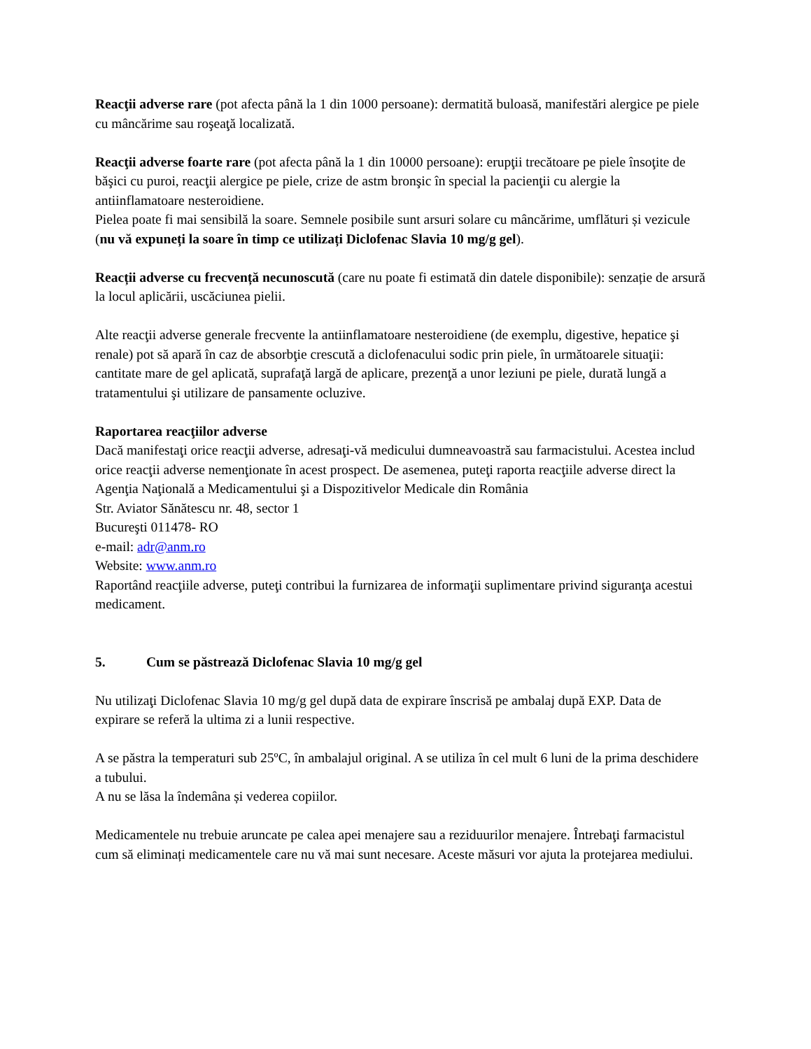Reacţii adverse rare (pot afecta până la 1 din 1000 persoane): dermatită buloasă, manifestări alergice pe piele cu mâncărime sau roşeaţă localizată.
Reacţii adverse foarte rare (pot afecta până la 1 din 10000 persoane): erupţii trecătoare pe piele însoţite de băşici cu puroi, reacţii alergice pe piele, crize de astm bronşic în special la pacienţii cu alergie la antiinflamatoare nesteroidiene.
Pielea poate fi mai sensibilă la soare. Semnele posibile sunt arsuri solare cu mâncărime, umflături și vezicule (nu vă expuneți la soare în timp ce utilizați Diclofenac Slavia 10 mg/g gel).
Reacții adverse cu frecvență necunoscută (care nu poate fi estimată din datele disponibile): senzație de arsură la locul aplicării, uscăciunea pielii.
Alte reacţii adverse generale frecvente la antiinflamatoare nesteroidiene (de exemplu, digestive, hepatice şi renale) pot să apară în caz de absorbţie crescută a diclofenacului sodic prin piele, în următoarele situaţii: cantitate mare de gel aplicată, suprafaţă largă de aplicare, prezenţă a unor leziuni pe piele, durată lungă a tratamentului şi utilizare de pansamente ocluzive.
Raportarea reacţiilor adverse
Dacă manifestaţi orice reacţii adverse, adresaţi-vă medicului dumneavoastră sau farmacistului. Acestea includ orice reacţii adverse nemenţionate în acest prospect. De asemenea, puteţi raporta reacţiile adverse direct la
Agenţia Naţională a Medicamentului şi a Dispozitivelor Medicale din România
Str. Aviator Sănătescu nr. 48, sector 1
Bucureşti 011478- RO
e-mail: adr@anm.ro
Website: www.anm.ro
Raportând reacţiile adverse, puteţi contribui la furnizarea de informaţii suplimentare privind siguranţa acestui medicament.
5. Cum se păstrează Diclofenac Slavia 10 mg/g gel
Nu utilizaţi Diclofenac Slavia 10 mg/g gel după data de expirare înscrisă pe ambalaj după EXP. Data de expirare se referă la ultima zi a lunii respective.
A se păstra la temperaturi sub 25ºC, în ambalajul original. A se utiliza în cel mult 6 luni de la prima deschidere a tubului.
A nu se lăsa la îndemâna și vederea copiilor.
Medicamentele nu trebuie aruncate pe calea apei menajere sau a reziduurilor menajere. Întrebaţi farmacistul cum să eliminați medicamentele care nu vă mai sunt necesare. Aceste măsuri vor ajuta la protejarea mediului.